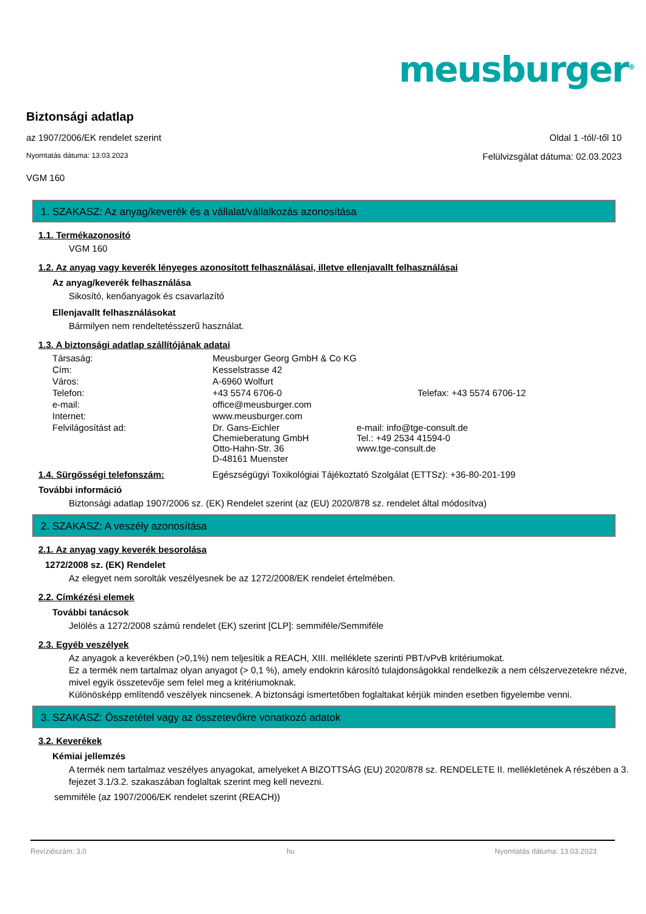meusburger<sup>®</sup>
Biztonsági adatlap
az 1907/2006/EK rendelet szerint Oldal 1 -tól/-től 10
Nyomtatás dátuma: 13.03.2023 Felülvizsgálat dátuma: 02.03.2023
VGM 160
1. SZAKASZ: Az anyag/keverék és a vállalat/vállalkozás azonosítása
1.1. Termékazonosító
VGM 160
1.2. Az anyag vagy keverék lényeges azonosított felhasználásai, illetve ellenjavallt felhasználásai
Az anyag/keverék felhasználása
Sikosító, kenőanyagok és csavarlazító
Ellenjavallt felhasználásokat
Bármilyen nem rendeltetésszerű használat.
1.3. A biztonsági adatlap szállítójának adatai
| Társaság: | Meusburger Georg GmbH & Co KG | |
| Cím: | Kesselstrasse 42 | |
| Város: | A-6960 Wolfurt | |
| Telefon: | +43 5574 6706-0 | Telefax: +43 5574 6706-12 |
| e-mail: | office@meusburger.com | |
| Internet: | www.meusburger.com | |
| Felvilágosítást ad: | Dr. Gans-Eichler Chemieberatung GmbH Otto-Hahn-Str. 36 D-48161 Muenster | e-mail: info@tge-consult.de Tel.: +49 2534 41594-0 www.tge-consult.de |
1.4. Sürgősségi telefonszám: Egészségügyi Toxikológiai Tájékoztató Szolgálat (ETTSz): +36-80-201-199
További információ
Biztonsági adatlap 1907/2006 sz. (EK) Rendelet szerint (az (EU) 2020/878 sz. rendelet által módosítva)
2. SZAKASZ: A veszély azonosítása
2.1. Az anyag vagy keverék besorolása
1272/2008 sz. (EK) Rendelet
Az elegyet nem sorolták veszélyesnek be az 1272/2008/EK rendelet értelmében.
2.2. Címkézési elemek
További tanácsok
Jelölés a 1272/2008 számú rendelet (EK) szerint [CLP]: semmiféle/Semmiféle
2.3. Egyéb veszélyek
Az anyagok a keverékben (>0,1%) nem teljesítik a REACH, XIII. melléklete szerinti PBT/vPvB kritériumokat.
Ez a termék nem tartalmaz olyan anyagot (> 0,1 %), amely endokrin károsító tulajdonságokkal rendelkezik a nem célszervezetekre nézve, mivel egyik összetevője sem felel meg a kritériumoknak.
Különösképp említendő veszélyek nincsenek. A biztonsági ismertetőben foglaltakat kérjük minden esetben figyelembe venni.
3. SZAKASZ: Összetétel vagy az összetevőkre vonatkozó adatok
3.2. Keverékek
Kémiai jellemzés
A termék nem tartalmaz veszélyes anyagokat, amelyeket A BIZOTTSÁG (EU) 2020/878 sz. RENDELETE II. mellékletének A részében a 3. fejezet 3.1/3.2. szakaszában foglaltak szerint meg kell nevezni.
semmiféle (az 1907/2006/EK rendelet szerint (REACH))
Revíziószám: 3,0 hu Nyomtatás dátuma: 13.03.2023